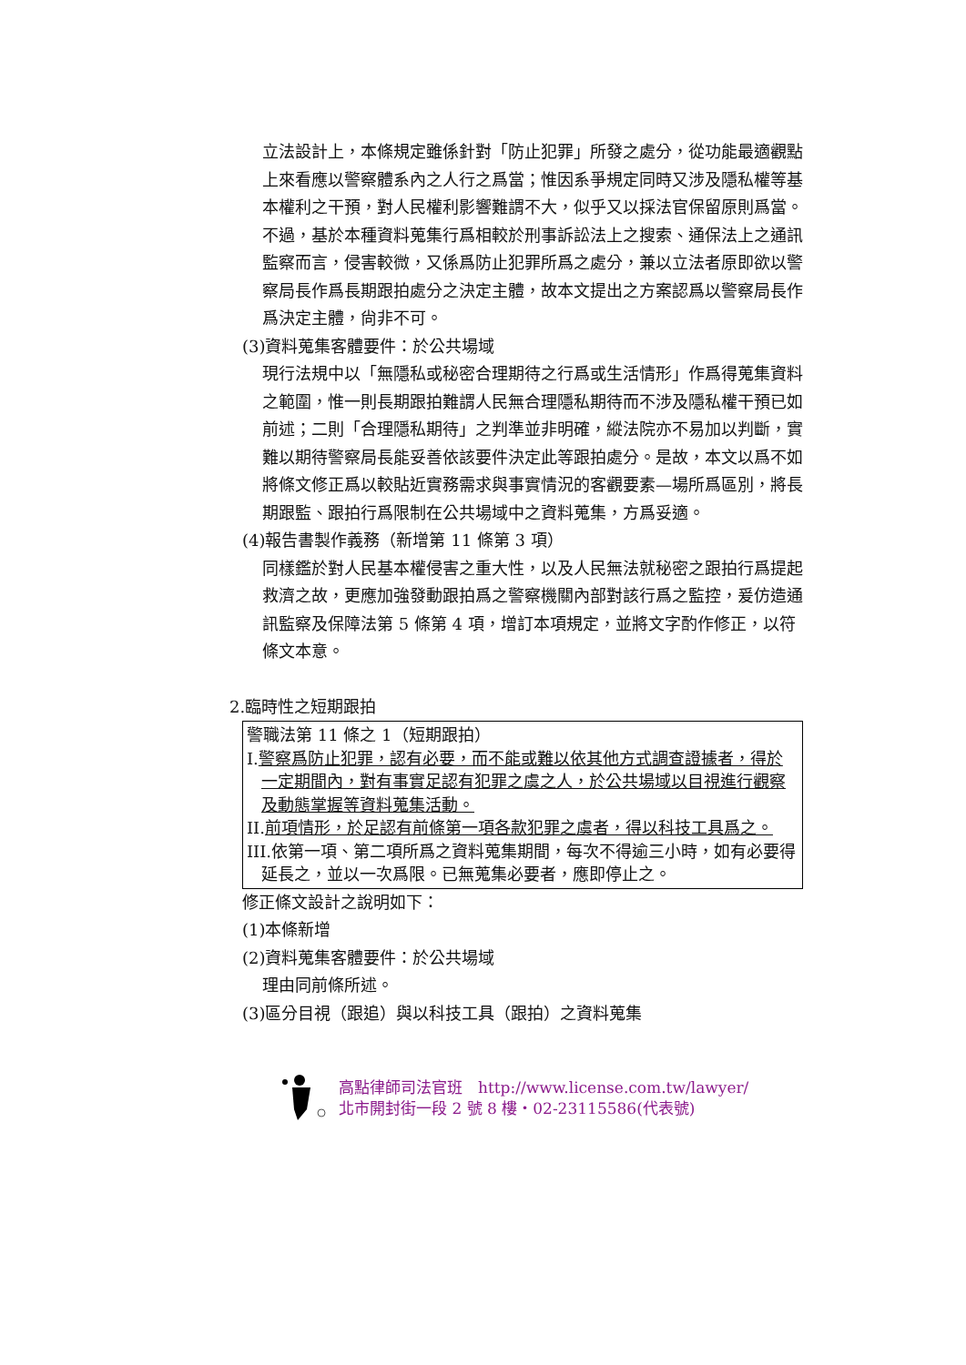立法設計上，本條規定雖係針對「防止犯罪」所發之處分，從功能最適觀點上來看應以警察體系內之人行之爲當；惟因系爭規定同時又涉及隱私權等基本權利之干預，對人民權利影響難謂不大，似乎又以採法官保留原則爲當。不過，基於本種資料蒐集行爲相較於刑事訴訟法上之搜索、通保法上之通訊監察而言，侵害較微，又係爲防止犯罪所爲之處分，兼以立法者原即欲以警察局長作爲長期跟拍處分之決定主體，故本文提出之方案認爲以警察局長作爲決定主體，尙非不可。
(3)資料蒐集客體要件：於公共場域
現行法規中以「無隱私或秘密合理期待之行爲或生活情形」作爲得蒐集資料之範圍，惟一則長期跟拍難謂人民無合理隱私期待而不涉及隱私權干預已如前述；二則「合理隱私期待」之判準並非明確，縱法院亦不易加以判斷，實難以期待警察局長能妥善依該要件決定此等跟拍處分。是故，本文以爲不如將條文修正爲以較貼近實務需求與事實情況的客觀要素—場所爲區別，將長期跟監、跟拍行爲限制在公共場域中之資料蒐集，方爲妥適。
(4)報告書製作義務（新增第 11 條第 3 項）
同樣鑑於對人民基本權侵害之重大性，以及人民無法就秘密之跟拍行爲提起救濟之故，更應加強發動跟拍爲之警察機關內部對該行爲之監控，爰仿造通訊監察及保障法第 5 條第 4 項，增訂本項規定，並將文字酌作修正，以符條文本意。
2.臨時性之短期跟拍
警職法第 11 條之 1（短期跟拍）
I.警察爲防止犯罪，認有必要，而不能或難以依其他方式調查證據者，得於一定期間內，對有事實足認有犯罪之虞之人，於公共場域以目視進行觀察及動態掌握等資料蒐集活動。
II.前項情形，於足認有前條第一項各款犯罪之虞者，得以科技工具爲之。
III.依第一項、第二項所爲之資料蒐集期間，每次不得逾三小時，如有必要得延長之，並以一次爲限。已無蒐集必要者，應即停止之。
修正條文設計之說明如下：
(1)本條新增
(2)資料蒐集客體要件：於公共場域
理由同前條所述。
(3)區分目視（跟追）與以科技工具（跟拍）之資料蒐集
高點律師司法官班　http://www.license.com.tw/lawyer/
北市開封街一段 2 號 8 樓・02-23115586(代表號)